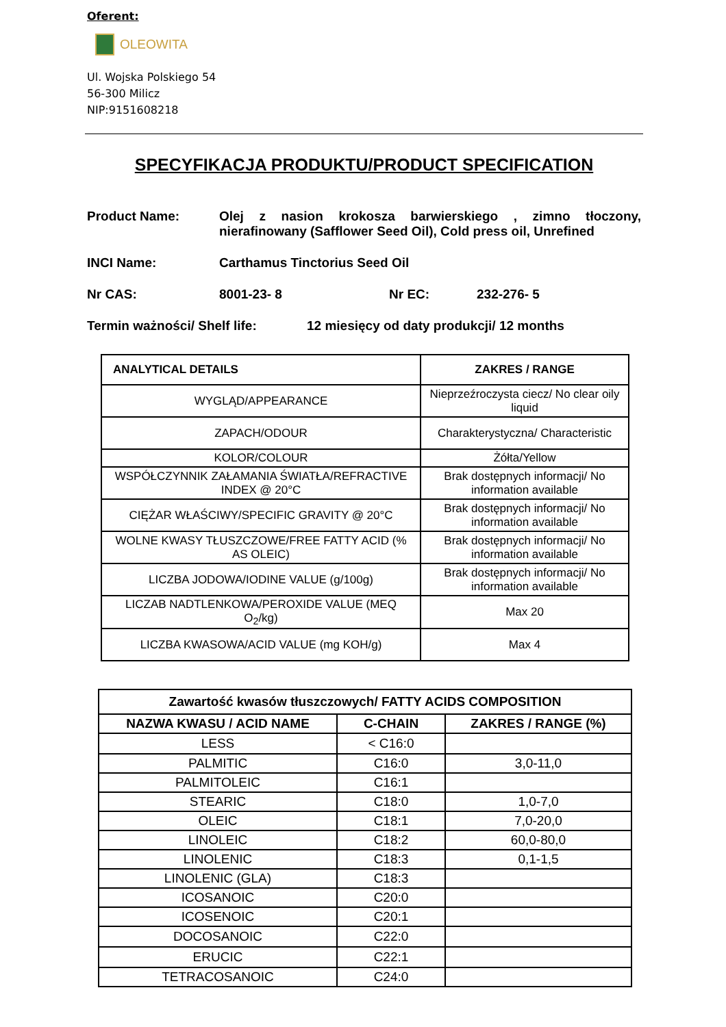Oferent:
OLEOWITA
Ul. Wojska Polskiego 54
56-300 Milicz
NIP:9151608218
SPECYFIKACJA PRODUKTU/PRODUCT SPECIFICATION
Product Name: Olej z nasion krokosza barwierskiego , zimno tłoczony, nierafinowany (Safflower Seed Oil), Cold press oil, Unrefined
INCI Name: Carthamus Tinctorius Seed Oil
Nr CAS: 8001-23- 8 Nr EC: 232-276- 5
Termin ważności/ Shelf life: 12 miesięcy od daty produkcji/ 12 months
| ANALYTICAL DETAILS | ZAKRES / RANGE |
| --- | --- |
| WYGLĄD/APPEARANCE | Nieprzeźroczysta ciecz/ No clear oily liquid |
| ZAPACH/ODOUR | Charakterystyczna/ Characteristic |
| KOLOR/COLOUR | Żółta/Yellow |
| WSPÓŁCZYNNIK ZAŁAMANIA ŚWIATŁA/REFRACTIVE INDEX @ 20°C | Brak dostępnych informacji/ No information available |
| CIĘŻAR WŁAŚCIWY/SPECIFIC GRAVITY @ 20°C | Brak dostępnych informacji/ No information available |
| WOLNE KWASY TŁUSZCZOWE/FREE FATTY ACID (% AS OLEIC) | Brak dostępnych informacji/ No information available |
| LICZBA JODOWA/IODINE VALUE (g/100g) | Brak dostępnych informacji/ No information available |
| LICZAB NADTLENKOWA/PEROXIDE VALUE (MEQ O<sub>2</sub>/kg) | Max 20 |
| LICZBA KWASOWA/ACID VALUE (mg KOH/g) | Max 4 |
| Zawartość kwasów tłuszczowych/ FATTY ACIDS COMPOSITION | | |
| --- | --- | --- |
| NAZWA KWASU / ACID NAME | C-CHAIN | ZAKRES / RANGE (%) |
| LESS | < C16:0 | |
| PALMITIC | C16:0 | 3,0-11,0 |
| PALMITOLEIC | C16:1 | |
| STEARIC | C18:0 | 1,0-7,0 |
| OLEIC | C18:1 | 7,0-20,0 |
| LINOLEIC | C18:2 | 60,0-80,0 |
| LINOLENIC | C18:3 | 0,1-1,5 |
| LINOLENIC (GLA) | C18:3 | |
| ICOSANOIC | C20:0 | |
| ICOSENOIC | C20:1 | |
| DOCOSANOIC | C22:0 | |
| ERUCIC | C22:1 | |
| TETRACOSANOIC | C24:0 | |